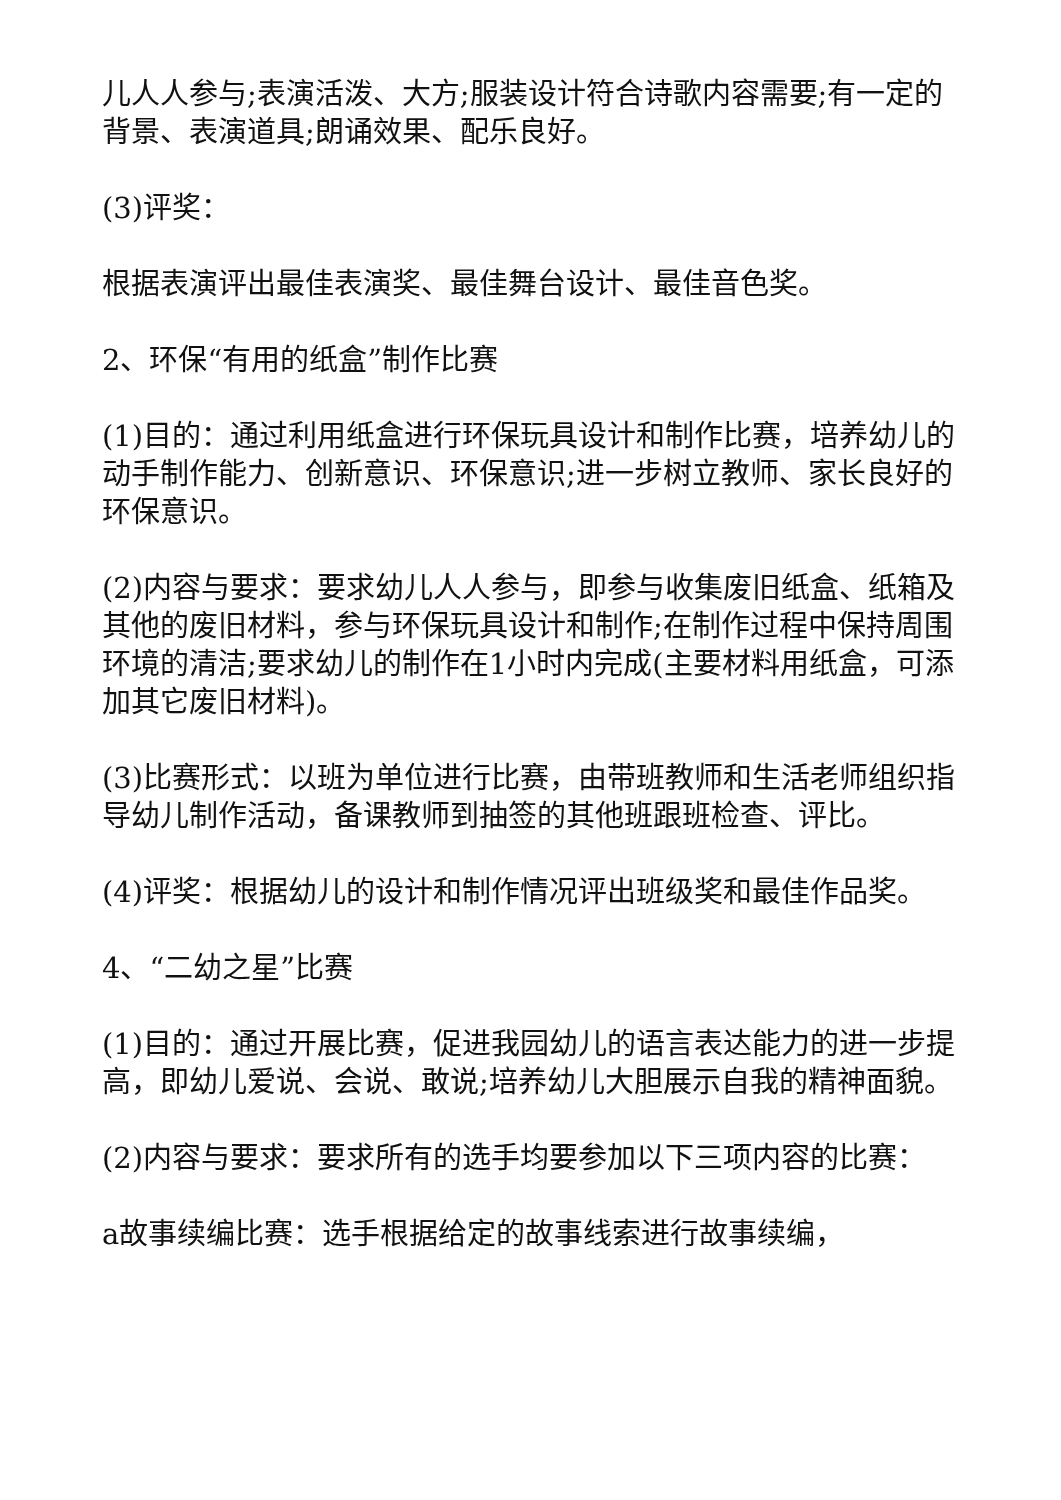儿人人参与;表演活泼、大方;服装设计符合诗歌内容需要;有一定的背景、表演道具;朗诵效果、配乐良好。
(3)评奖：
根据表演评出最佳表演奖、最佳舞台设计、最佳音色奖。
2、环保“有用的纸盒”制作比赛
(1)目的：通过利用纸盒进行环保玩具设计和制作比赛，培养幼儿的动手制作能力、创新意识、环保意识;进一步树立教师、家长良好的环保意识。
(2)内容与要求：要求幼儿人人参与，即参与收集废旧纸盒、纸箱及其他的废旧材料，参与环保玩具设计和制作;在制作过程中保持周围环境的清洁;要求幼儿的制作在1小时内完成(主要材料用纸盒，可添加其它废旧材料)。
(3)比赛形式：以班为单位进行比赛，由带班教师和生活老师组织指导幼儿制作活动，备课教师到抽签的其他班跟班检查、评比。
(4)评奖：根据幼儿的设计和制作情况评出班级奖和最佳作品奖。
4、“二幼之星”比赛
(1)目的：通过开展比赛，促进我园幼儿的语言表达能力的进一步提高，即幼儿爱说、会说、敢说;培养幼儿大胆展示自我的精神面貌。
(2)内容与要求：要求所有的选手均要参加以下三项内容的比赛：
a故事续编比赛：选手根据给定的故事线索进行故事续编，